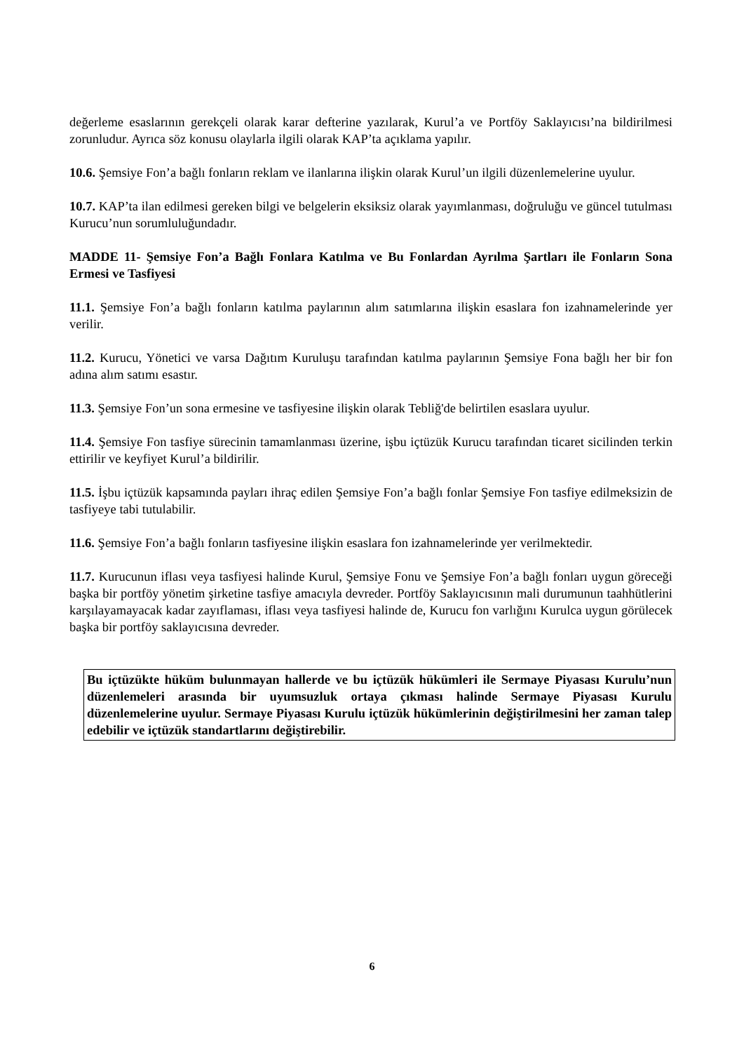değerleme esaslarının gerekçeli olarak karar defterine yazılarak, Kurul’a ve Portföy Saklayıcısı’na bildirilmesi zorunludur. Ayrıca söz konusu olaylarla ilgili olarak KAP’ta açıklama yapılır.
10.6. Şemsiye Fon’a bağlı fonların reklam ve ilanlarına ilişkin olarak Kurul’un ilgili düzenlemelerine uyulur.
10.7. KAP’ta ilan edilmesi gereken bilgi ve belgelerin eksiksiz olarak yayımlanması, doğruluğu ve güncel tutulması Kurucu’nun sorumluluğundadır.
MADDE 11- Şemsiye Fon’a Bağlı Fonlara Katılma ve Bu Fonlardan Ayrılma Şartları ile Fonların Sona Ermesi ve Tasfiyesi
11.1. Şemsiye Fon’a bağlı fonların katılma paylarının alım satımlarına ilişkin esaslara fon izahnamelerinde yer verilir.
11.2. Kurucu, Yönetici ve varsa Dağıtım Kuruluşu tarafından katılma paylarının Şemsiye Fona bağlı her bir fon adına alım satımı esastır.
11.3. Şemsiye Fon’un sona ermesine ve tasfiyesine ilişkin olarak Tebliğ'de belirtilen esaslara uyulur.
11.4. Şemsiye Fon tasfiye sürecinin tamamlanması üzerine, işbu içtüzük Kurucu tarafından ticaret sicilinden terkin ettirilir ve keyfiyet Kurul’a bildirilir.
11.5. İşbu içtüzük kapsamında payları ihraç edilen Şemsiye Fon’a bağlı fonlar Şemsiye Fon tasfiye edilmeksizin de tasfiyeye tabi tutulabilir.
11.6. Şemsiye Fon’a bağlı fonların tasfiyesine ilişkin esaslara fon izahnamelerinde yer verilmektedir.
11.7. Kurucunun iflası veya tasfiyesi halinde Kurul, Şemsiye Fonu ve Şemsiye Fon’a bağlı fonları uygun göreceği başka bir portföy yönetim şirketine tasfiye amacıyla devreder. Portföy Saklayıcısının mali durumunun taahhütlerini karşılayamayacak kadar zayıflaması, iflası veya tasfiyesi halinde de, Kurucu fon varlığını Kurulca uygun görülecek başka bir portföy saklayıcısına devreder.
Bu içtüzükte hüküm bulunmayan hallerde ve bu içtüzük hükümleri ile Sermaye Piyasası Kurulu’nun düzenlemeleri arasında bir uyumsuzluk ortaya çıkması halinde Sermaye Piyasası Kurulu düzenlemelerine uyulur. Sermaye Piyasası Kurulu içtüzük hükümlerinin değiştirilmesini her zaman talep edebilir ve içtüzük standartlarını değiştirebilir.
6